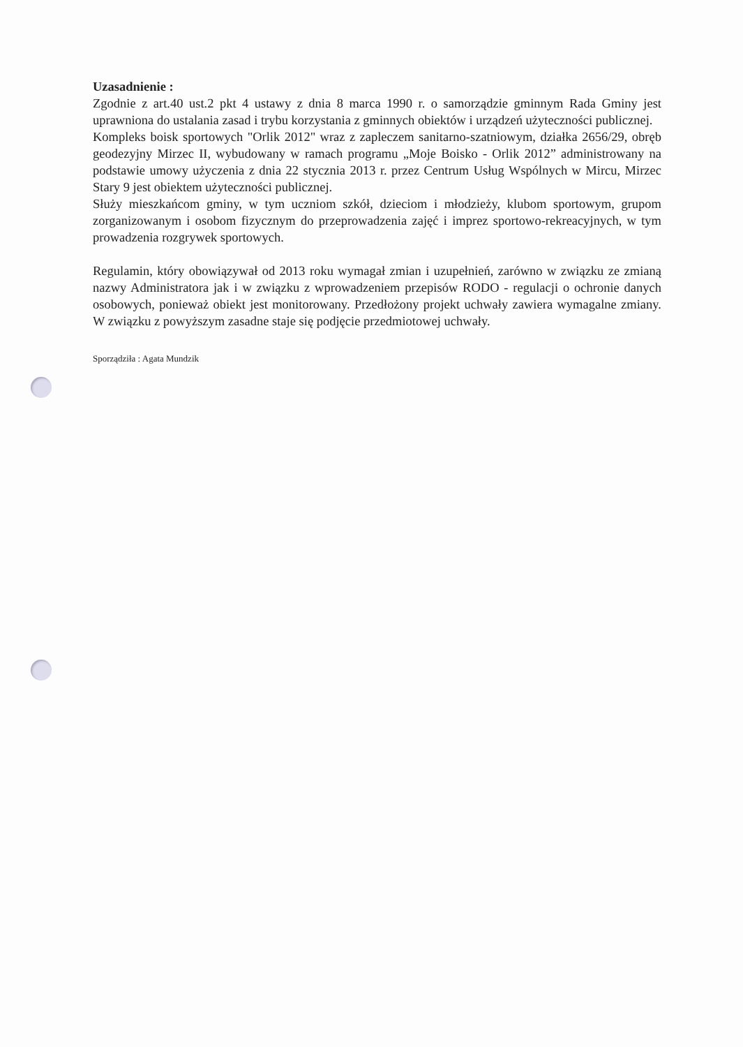Uzasadnienie :
Zgodnie z art.40 ust.2 pkt 4 ustawy z dnia 8 marca 1990 r. o samorządzie gminnym Rada Gminy jest uprawniona do ustalania zasad i trybu korzystania z gminnych obiektów i urządzeń użyteczności publicznej.
Kompleks boisk sportowych "Orlik 2012" wraz z zapleczem sanitarno-szatniowym, działka 2656/29, obręb geodezyjny Mirzec II, wybudowany w ramach programu „Moje Boisko - Orlik 2012” administrowany na podstawie umowy użyczenia z dnia 22 stycznia 2013 r. przez Centrum Usług Wspólnych w Mircu, Mirzec Stary 9 jest obiektem użyteczności publicznej.
Służy mieszkańcom gminy, w tym uczniom szkół, dzieciom i młodzieży, klubom sportowym, grupom zorganizowanym i osobom fizycznym do przeprowadzenia zajęć i imprez sportowo-rekreacyjnych, w tym prowadzenia rozgrywek sportowych.
Regulamin, który obowiązywał od 2013 roku wymagał zmian i uzupełnień, zarówno w związku ze zmianą nazwy Administratora jak i w związku z wprowadzeniem przepisów RODO - regulacji o ochronie danych osobowych, ponieważ obiekt jest monitorowany. Przedłożony projekt uchwały zawiera wymagalne zmiany. W związku z powyższym zasadne staje się podjęcie przedmiotowej uchwały.
Sporządziła : Agata Mundzik